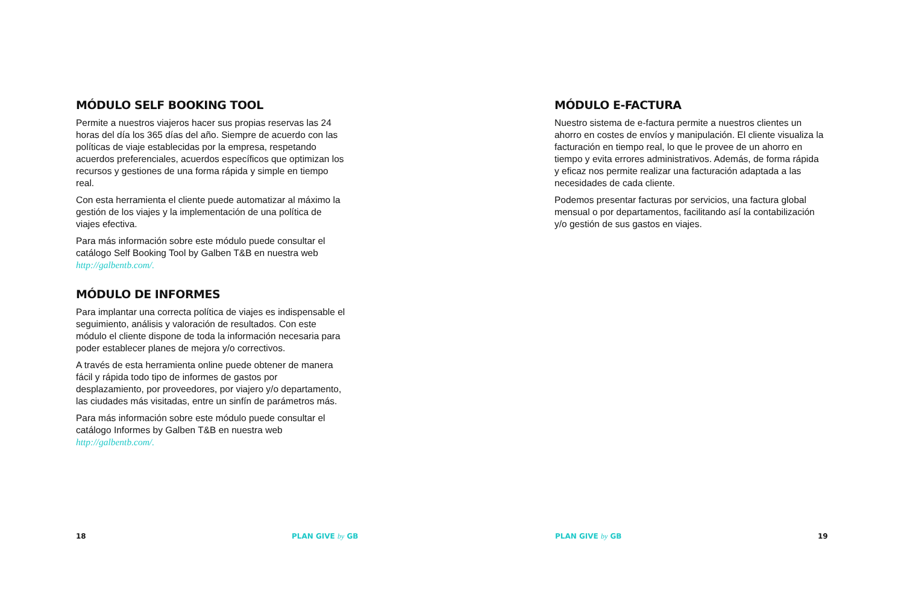MÓDULO SELF BOOKING TOOL
Permite a nuestros viajeros hacer sus propias reservas las 24 horas del día los 365 días del año. Siempre de acuerdo con las políticas de viaje establecidas por la empresa, respetando acuerdos preferenciales, acuerdos específicos que optimizan los recursos y gestiones de una forma rápida y simple en tiempo real.
Con esta herramienta el cliente puede automatizar al máximo la gestión de los viajes y la implementación de una política de viajes efectiva.
Para más información sobre este módulo puede consultar el catálogo Self Booking Tool by Galben T&B en nuestra web http://galbentb.com/.
MÓDULO DE INFORMES
Para implantar una correcta política de viajes es indispensable el seguimiento, análisis y valoración de resultados. Con este módulo el cliente dispone de toda la información necesaria para poder establecer planes de mejora y/o correctivos.
A través de esta herramienta online puede obtener de manera fácil y rápida todo tipo de informes de gastos por desplazamiento, por proveedores, por viajero y/o departamento, las ciudades más visitadas, entre un sinfín de parámetros más.
Para más información sobre este módulo puede consultar el catálogo Informes by Galben T&B en nuestra web http://galbentb.com/.
18 PLAN GIVE by GB
MÓDULO E-FACTURA
Nuestro sistema de e-factura permite a nuestros clientes un ahorro en costes de envíos y manipulación. El cliente visualiza la facturación en tiempo real, lo que le provee de un ahorro en tiempo y evita errores administrativos. Además, de forma rápida y eficaz nos permite realizar una facturación adaptada a las necesidades de cada cliente.
Podemos presentar facturas por servicios, una factura global mensual o por departamentos, facilitando así la contabilización y/o gestión de sus gastos en viajes.
PLAN GIVE by GB 19